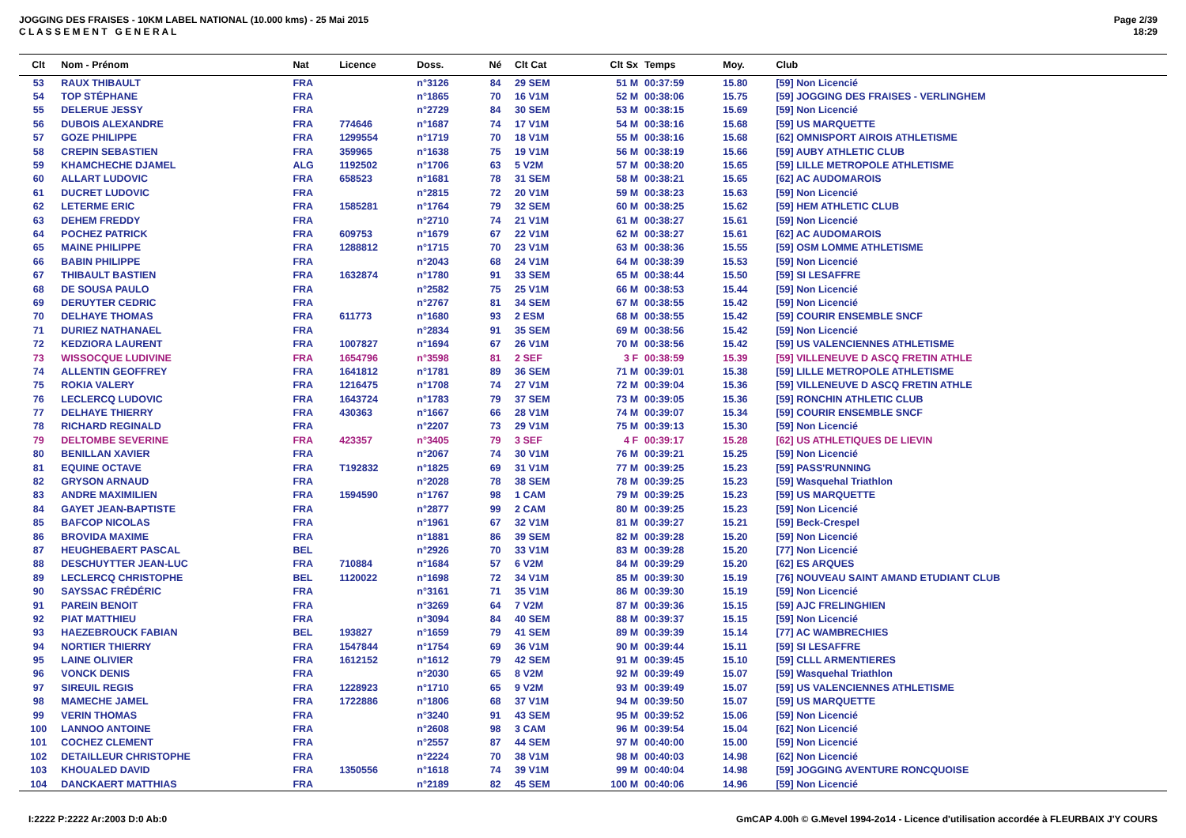JOGGING DES FRAISES - 10KM LABEL NATIONAL (10.000 kms) - 25 Mai 2015
C L A S S E M E N T G E N E R A L
Page 2/39
18:29
| Clt | Nom - Prénom | Nat | Licence | Doss. | Né | Clt Cat | Clt Sx | Temps | Moy. | Club |
| --- | --- | --- | --- | --- | --- | --- | --- | --- | --- | --- |
| 53 | RAUX THIBAULT | FRA | | n°3126 | 84 | 29 SEM | 51 M | 00:37:59 | 15.80 | [59] Non Licencié |
| 54 | TOP STÉPHANE | FRA | | n°1865 | 70 | 16 V1M | 52 M | 00:38:06 | 15.75 | [59] JOGGING DES FRAISES - VERLINGHEM |
| 55 | DELERUE JESSY | FRA | | n°2729 | 84 | 30 SEM | 53 M | 00:38:15 | 15.69 | [59] Non Licencié |
| 56 | DUBOIS ALEXANDRE | FRA | 774646 | n°1687 | 74 | 17 V1M | 54 M | 00:38:16 | 15.68 | [59] US MARQUETTE |
| 57 | GOZE PHILIPPE | FRA | 1299554 | n°1719 | 70 | 18 V1M | 55 M | 00:38:16 | 15.68 | [62] OMNISPORT AIROIS ATHLETISME |
| 58 | CREPIN SEBASTIEN | FRA | 359965 | n°1638 | 75 | 19 V1M | 56 M | 00:38:19 | 15.66 | [59] AUBY ATHLETIC CLUB |
| 59 | KHAMCHECHE DJAMEL | ALG | 1192502 | n°1706 | 63 | 5 V2M | 57 M | 00:38:20 | 15.65 | [59] LILLE METROPOLE ATHLETISME |
| 60 | ALLART LUDOVIC | FRA | 658523 | n°1681 | 78 | 31 SEM | 58 M | 00:38:21 | 15.65 | [62] AC AUDOMAROIS |
| 61 | DUCRET LUDOVIC | FRA | | n°2815 | 72 | 20 V1M | 59 M | 00:38:23 | 15.63 | [59] Non Licencié |
| 62 | LETERME ERIC | FRA | 1585281 | n°1764 | 79 | 32 SEM | 60 M | 00:38:25 | 15.62 | [59] HEM ATHLETIC CLUB |
| 63 | DEHEM FREDDY | FRA | | n°2710 | 74 | 21 V1M | 61 M | 00:38:27 | 15.61 | [59] Non Licencié |
| 64 | POCHEZ PATRICK | FRA | 609753 | n°1679 | 67 | 22 V1M | 62 M | 00:38:27 | 15.61 | [62] AC AUDOMAROIS |
| 65 | MAINE PHILIPPE | FRA | 1288812 | n°1715 | 70 | 23 V1M | 63 M | 00:38:36 | 15.55 | [59] OSM LOMME ATHLETISME |
| 66 | BABIN PHILIPPE | FRA | | n°2043 | 68 | 24 V1M | 64 M | 00:38:39 | 15.53 | [59] Non Licencié |
| 67 | THIBAULT BASTIEN | FRA | 1632874 | n°1780 | 91 | 33 SEM | 65 M | 00:38:44 | 15.50 | [59] SI LESAFFRE |
| 68 | DE SOUSA PAULO | FRA | | n°2582 | 75 | 25 V1M | 66 M | 00:38:53 | 15.44 | [59] Non Licencié |
| 69 | DERUYTER CEDRIC | FRA | | n°2767 | 81 | 34 SEM | 67 M | 00:38:55 | 15.42 | [59] Non Licencié |
| 70 | DELHAYE THOMAS | FRA | 611773 | n°1680 | 93 | 2 ESM | 68 M | 00:38:55 | 15.42 | [59] COURIR ENSEMBLE SNCF |
| 71 | DURIEZ NATHANAEL | FRA | | n°2834 | 91 | 35 SEM | 69 M | 00:38:56 | 15.42 | [59] Non Licencié |
| 72 | KEDZIORA LAURENT | FRA | 1007827 | n°1694 | 67 | 26 V1M | 70 M | 00:38:56 | 15.42 | [59] US VALENCIENNES ATHLETISME |
| 73 | WISSOCQUE LUDIVINE | FRA | 1654796 | n°3598 | 81 | 2 SEF | 3 F | 00:38:59 | 15.39 | [59] VILLENEUVE D ASCQ FRETIN ATHLE |
| 74 | ALLENTIN GEOFFREY | FRA | 1641812 | n°1781 | 89 | 36 SEM | 71 M | 00:39:01 | 15.38 | [59] LILLE METROPOLE ATHLETISME |
| 75 | ROKIA VALERY | FRA | 1216475 | n°1708 | 74 | 27 V1M | 72 M | 00:39:04 | 15.36 | [59] VILLENEUVE D ASCQ FRETIN ATHLE |
| 76 | LECLERCQ LUDOVIC | FRA | 1643724 | n°1783 | 79 | 37 SEM | 73 M | 00:39:05 | 15.36 | [59] RONCHIN ATHLETIC CLUB |
| 77 | DELHAYE THIERRY | FRA | 430363 | n°1667 | 66 | 28 V1M | 74 M | 00:39:07 | 15.34 | [59] COURIR ENSEMBLE SNCF |
| 78 | RICHARD REGINALD | FRA | | n°2207 | 73 | 29 V1M | 75 M | 00:39:13 | 15.30 | [59] Non Licencié |
| 79 | DELTOMBE SEVERINE | FRA | 423357 | n°3405 | 79 | 3 SEF | 4 F | 00:39:17 | 15.28 | [62] US ATHLETIQUES DE LIEVIN |
| 80 | BENILLAN XAVIER | FRA | | n°2067 | 74 | 30 V1M | 76 M | 00:39:21 | 15.25 | [59] Non Licencié |
| 81 | EQUINE OCTAVE | FRA | T192832 | n°1825 | 69 | 31 V1M | 77 M | 00:39:25 | 15.23 | [59] PASS'RUNNING |
| 82 | GRYSON ARNAUD | FRA | | n°2028 | 78 | 38 SEM | 78 M | 00:39:25 | 15.23 | [59] Wasquehal Triathlon |
| 83 | ANDRE MAXIMILIEN | FRA | 1594590 | n°1767 | 98 | 1 CAM | 79 M | 00:39:25 | 15.23 | [59] US MARQUETTE |
| 84 | GAYET JEAN-BAPTISTE | FRA | | n°2877 | 99 | 2 CAM | 80 M | 00:39:25 | 15.23 | [59] Non Licencié |
| 85 | BAFCOP NICOLAS | FRA | | n°1961 | 67 | 32 V1M | 81 M | 00:39:27 | 15.21 | [59] Beck-Crespel |
| 86 | BROVIDA MAXIME | FRA | | n°1881 | 86 | 39 SEM | 82 M | 00:39:28 | 15.20 | [59] Non Licencié |
| 87 | HEUGHEBAERT PASCAL | BEL | | n°2926 | 70 | 33 V1M | 83 M | 00:39:28 | 15.20 | [77] Non Licencié |
| 88 | DESCHUYTTER JEAN-LUC | FRA | 710884 | n°1684 | 57 | 6 V2M | 84 M | 00:39:29 | 15.20 | [62] ES ARQUES |
| 89 | LECLERCQ CHRISTOPHE | BEL | 1120022 | n°1698 | 72 | 34 V1M | 85 M | 00:39:30 | 15.19 | [76] NOUVEAU SAINT AMAND ETUDIANT CLUB |
| 90 | SAYSSAC FRÉDÉRIC | FRA | | n°3161 | 71 | 35 V1M | 86 M | 00:39:30 | 15.19 | [59] Non Licencié |
| 91 | PAREIN BENOIT | FRA | | n°3269 | 64 | 7 V2M | 87 M | 00:39:36 | 15.15 | [59] AJC FRELINGHIEN |
| 92 | PIAT MATTHIEU | FRA | | n°3094 | 84 | 40 SEM | 88 M | 00:39:37 | 15.15 | [59] Non Licencié |
| 93 | HAEZEBROUCK FABIAN | BEL | 193827 | n°1659 | 79 | 41 SEM | 89 M | 00:39:39 | 15.14 | [77] AC WAMBRECHIES |
| 94 | NORTIER THIERRY | FRA | 1547844 | n°1754 | 69 | 36 V1M | 90 M | 00:39:44 | 15.11 | [59] SI LESAFFRE |
| 95 | LAINE OLIVIER | FRA | 1612152 | n°1612 | 79 | 42 SEM | 91 M | 00:39:45 | 15.10 | [59] CLLL ARMENTIERES |
| 96 | VONCK DENIS | FRA | | n°2030 | 65 | 8 V2M | 92 M | 00:39:49 | 15.07 | [59] Wasquehal Triathlon |
| 97 | SIREUIL REGIS | FRA | 1228923 | n°1710 | 65 | 9 V2M | 93 M | 00:39:49 | 15.07 | [59] US VALENCIENNES ATHLETISME |
| 98 | MAMECHE JAMEL | FRA | 1722886 | n°1806 | 68 | 37 V1M | 94 M | 00:39:50 | 15.07 | [59] US MARQUETTE |
| 99 | VERIN THOMAS | FRA | | n°3240 | 91 | 43 SEM | 95 M | 00:39:52 | 15.06 | [59] Non Licencié |
| 100 | LANNOO ANTOINE | FRA | | n°2608 | 98 | 3 CAM | 96 M | 00:39:54 | 15.04 | [62] Non Licencié |
| 101 | COCHEZ CLEMENT | FRA | | n°2557 | 87 | 44 SEM | 97 M | 00:40:00 | 15.00 | [59] Non Licencié |
| 102 | DETAILLEUR CHRISTOPHE | FRA | | n°2224 | 70 | 38 V1M | 98 M | 00:40:03 | 14.98 | [62] Non Licencié |
| 103 | KHOUALED DAVID | FRA | 1350556 | n°1618 | 74 | 39 V1M | 99 M | 00:40:04 | 14.98 | [59] JOGGING AVENTURE RONCQUOISE |
| 104 | DANCKAERT MATTHIAS | FRA | | n°2189 | 82 | 45 SEM | 100 M | 00:40:06 | 14.96 | [59] Non Licencié |
I:2222 P:2222 Ar:2003 D:0 Ab:0 GmCAP 4.00h © G.Mevel 1994-2o14 - Licence d'utilisation accordée à FLEURBAIX J'Y COURS